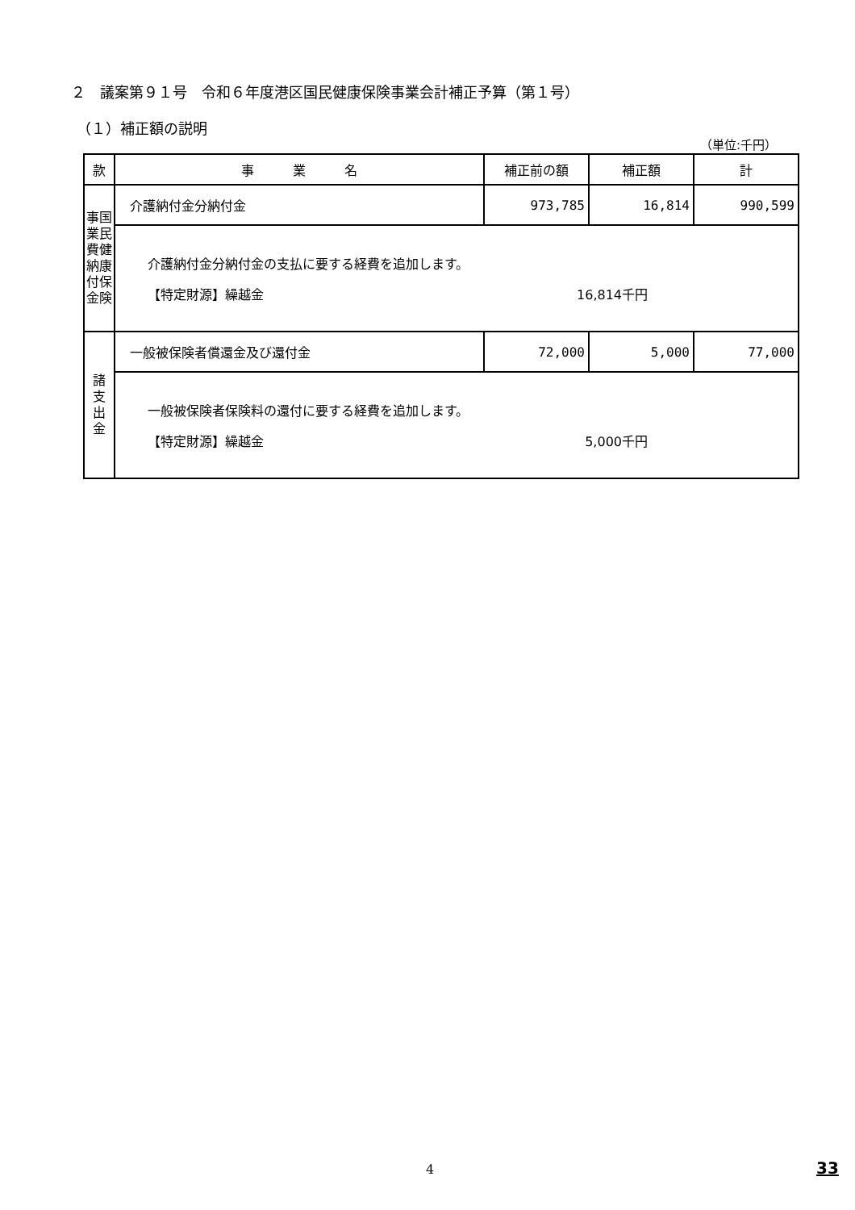２　議案第９１号　令和６年度港区国民健康保険事業会計補正予算（第１号）
（１）補正額の説明
（単位:千円）
| 款 | 事 業 名 | 補正前の額 | 補正額 | 計 |
| --- | --- | --- | --- | --- |
| 事国 業民 費健 納康 付保 金険 | 介護納付金分納付金 | 973,785 | 16,814 | 990,599 |
| | 介護納付金分納付金の支払に要する経費を追加します。 【特定財源】繰越金 16,814千円 | | | |
| 諸 支 出 金 | 一般被保険者償還金及び還付金 | 72,000 | 5,000 | 77,000 |
| | 一般被保険者保険料の還付に要する経費を追加します。 【特定財源】繰越金 5,000千円 | | | |
4 33